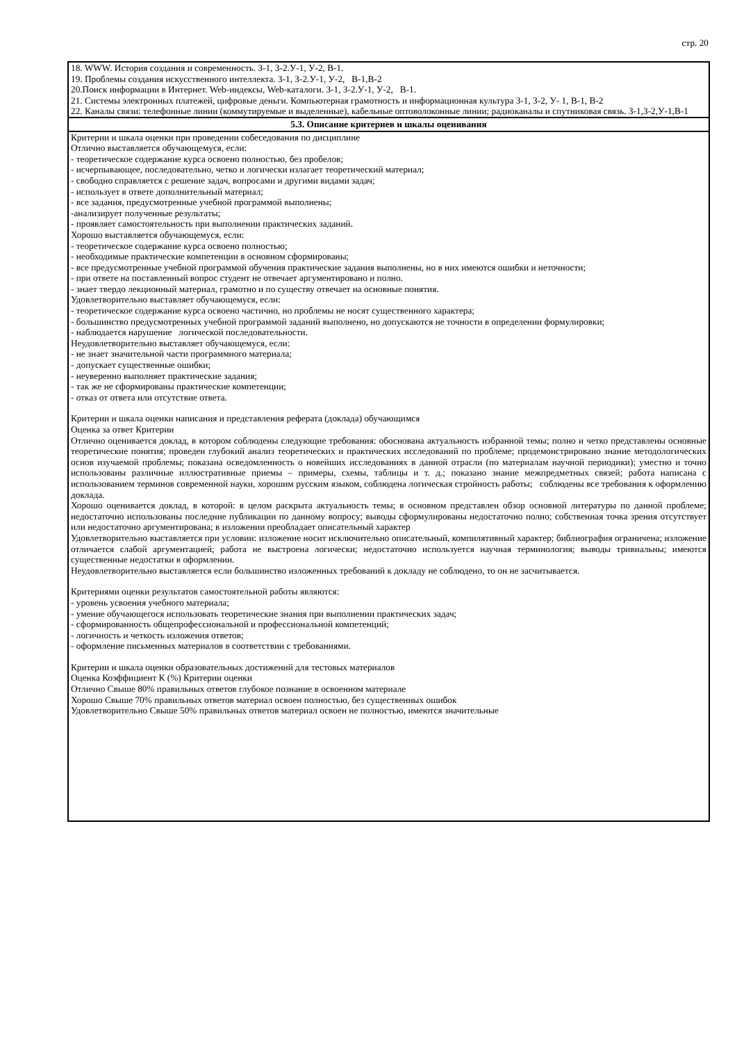стр. 20
| 18. WWW. История создания и современность. З-1, З-2.У-1, У-2, В-1. 19. Проблемы создания искусственного интеллекта. З-1, З-2.У-1, У-2, В-1,В-2 20.Поиск информации в Интернет. Web-индексы, Web-каталоги. З-1, З-2.У-1, У-2, В-1. 21. Системы электронных платежей, цифровые деньги. Компьютерная грамотность и информационная культура З-1, З-2, У- 1, В-1, В-2 22. Каналы связи: телефонные линии (коммутируемые и выделенные), кабельные оптоволоконные линии; радиоканалы и спутниковая связь. З-1,З-2,У-1,В-1 |
| 5.3. Описание критериев и шкалы оценивания |
| Критерии и шкала оценки при проведении собеседования по дисциплине Отлично выставляется обучающемуся, если: - теоретическое содержание курса освоено полностью, без пробелов; - исчерпывающее, последовательно, четко и логически излагает теоретический материал; - свободно справляется с решение задач, вопросами и другими видами задач; - использует в ответе дополнительный материал; - все задания, предусмотренные учебной программой выполнены; -анализирует полученные результаты; - проявляет самостоятельность при выполнении практических заданий. Хорошо выставляется обучающемуся, если: - теоретическое содержание курса освоено полностью; - необходимые практические компетенции в основном сформированы; - все предусмотренные учебной программой обучения практические задания выполнены, но в них имеются ошибки и неточности; - при ответе на поставленный вопрос студент не отвечает аргументировано и полно. - знает твердо лекционный материал, грамотно и по существу отвечает на основные понятия. Удовлетворительно выставляет обучающемуся, если: - теоретическое содержание курса освоено частично, но проблемы не носят существенного характера; - большинство предусмотренных учебной программой заданий выполнено, но допускаются не точности в определении формулировки; - наблюдается нарушение логической последовательности. Неудовлетворительно выставляет обучающемуся, если: - не знает значительной части программного материала; - допускает существенные ошибки; - неуверенно выполняет практические задания; - так же не сформированы практические компетенции; - отказ от ответа или отсутствие ответа. Критерии и шкала оценки написания и представления реферата (доклада) обучающимся Оценка за ответ Критерии Отлично оценивается доклад, в котором соблюдены следующие требования: обоснована актуальность избранной темы; полно и четко представлены основные теоретические понятия; проведен глубокий анализ теоретических и практических исследований по проблеме; продемонстрировано знание методологических основ изучаемой проблемы; показана осведомленность о новейших исследованиях в данной отрасли (по материалам научной периодики); уместно и точно использованы различные иллюстративные приемы – примеры, схемы, таблицы и т. д.; показано знание межпредметных связей; работа написана с использованием терминов современной науки, хорошим русским языком, соблюдена логическая стройность работы; соблюдены все требования к оформлению доклада. Хорошо оценивается доклад, в которой: в целом раскрыта актуальность темы; в основном представлен обзор основной литературы по данной проблеме; недостаточно использованы последние публикации по данному вопросу; выводы сформулированы недостаточно полно; собственная точка зрения отсутствует или недостаточно аргументирована; в изложении преобладает описательный характер Удовлетворительно выставляется при условии: изложение носит исключительно описательный, компилятивный характер; библиография ограничена; изложение отличается слабой аргументацией; работа не выстроена логически; недостаточно используется научная терминология; выводы тривиальны; имеются существенные недостатки в оформлении. Неудовлетворительно выставляется если большинство изложенных требований к докладу не соблюдено, то он не засчитывается. Критериями оценки результатов самостоятельной работы являются: - уровень усвоения учебного материала; - умение обучающегося использовать теоретические знания при выполнении практических задач; - сформированность общепрофессиональной и профессиональной компетенций; - логичность и четкость изложения ответов; - оформление письменных материалов в соответствии с требованиями. Критерии и шкала оценки образовательных достижений для тестовых материалов Оценка Коэффициент К (%) Критерии оценки Отлично Свыше 80% правильных ответов глубокое познание в освоенном материале Хорошо Свыше 70% правильных ответов материал освоен полностью, без существенных ошибок Удовлетворительно Свыше 50% правильных ответов материал освоен не полностью, имеются значительные |